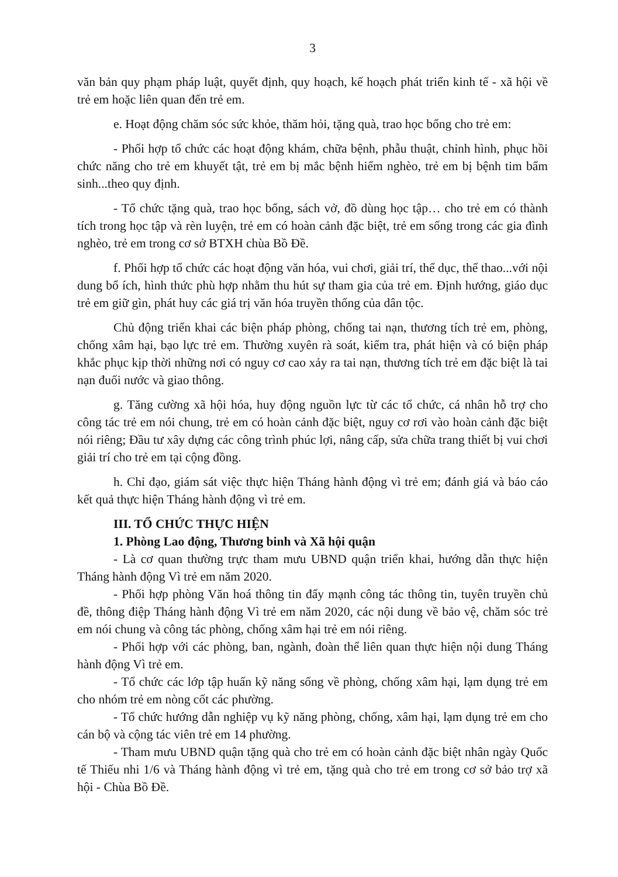3
văn bản quy phạm pháp luật, quyết định, quy hoạch, kế hoạch phát triển kinh tế - xã hội về trẻ em hoặc liên quan đến trẻ em.
e. Hoạt động chăm sóc sức khỏe, thăm hỏi, tặng quà, trao học bổng cho trẻ em:
- Phối hợp tổ chức các hoạt động khám, chữa bệnh, phẫu thuật, chỉnh hình, phục hồi chức năng cho trẻ em khuyết tật, trẻ em bị mắc bệnh hiểm nghèo, trẻ em bị bệnh tim bẩm sinh...theo quy định.
- Tổ chức tặng quà, trao học bổng, sách vở, đồ dùng học tập… cho trẻ em có thành tích trong học tập và rèn luyện, trẻ em có hoàn cảnh đặc biệt, trẻ em sống trong các gia đình nghèo, trẻ em trong cơ sở BTXH chùa Bồ Đề.
f. Phối hợp tổ chức các hoạt động văn hóa, vui chơi, giải trí, thể dục, thể thao...với nội dung bổ ích, hình thức phù hợp nhằm thu hút sự tham gia của trẻ em. Định hướng, giáo dục trẻ em giữ gìn, phát huy các giá trị văn hóa truyền thống của dân tộc.
Chủ động triển khai các biện pháp phòng, chống tai nạn, thương tích trẻ em, phòng, chống xâm hại, bạo lực trẻ em. Thường xuyên rà soát, kiểm tra, phát hiện và có biện pháp khắc phục kịp thời những nơi có nguy cơ cao xảy ra tai nạn, thương tích trẻ em đặc biệt là tai nạn đuối nước và giao thông.
g. Tăng cường xã hội hóa, huy động nguồn lực từ các tổ chức, cá nhân hỗ trợ cho công tác trẻ em nói chung, trẻ em có hoàn cảnh đặc biệt, nguy cơ rơi vào hoàn cảnh đặc biệt nói riêng; Đầu tư xây dựng các công trình phúc lợi, nâng cấp, sửa chữa trang thiết bị vui chơi giải trí cho trẻ em tại cộng đồng.
h. Chỉ đạo, giám sát việc thực hiện Tháng hành động vì trẻ em; đánh giá và báo cáo kết quả thực hiện Tháng hành động vì trẻ em.
III. TỔ CHỨC THỰC HIỆN
1. Phòng Lao động, Thương binh và Xã hội quận
- Là cơ quan thường trực tham mưu UBND quận triển khai, hướng dẫn thực hiện Tháng hành động Vì trẻ em năm 2020.
- Phối hợp phòng Văn hoá thông tin đẩy mạnh công tác thông tin, tuyên truyền chủ đề, thông điệp Tháng hành động Vì trẻ em năm 2020, các nội dung về bảo vệ, chăm sóc trẻ em nói chung và công tác phòng, chống xâm hại trẻ em nói riêng.
- Phối hợp với các phòng, ban, ngành, đoàn thể liên quan thực hiện nội dung Tháng hành động Vì trẻ em.
- Tổ chức các lớp tập huấn kỹ năng sống về phòng, chống xâm hại, lạm dụng trẻ em cho nhóm trẻ em nòng cốt các phường.
- Tổ chức hướng dẫn nghiệp vụ kỹ năng phòng, chống, xâm hại, lạm dụng trẻ em cho cán bộ và cộng tác viên trẻ em 14 phường.
- Tham mưu UBND quận tặng quà cho trẻ em có hoàn cảnh đặc biệt nhân ngày Quốc tế Thiếu nhi 1/6 và Tháng hành động vì trẻ em, tặng quà cho trẻ em trong cơ sở bảo trợ xã hội - Chùa Bồ Đề.